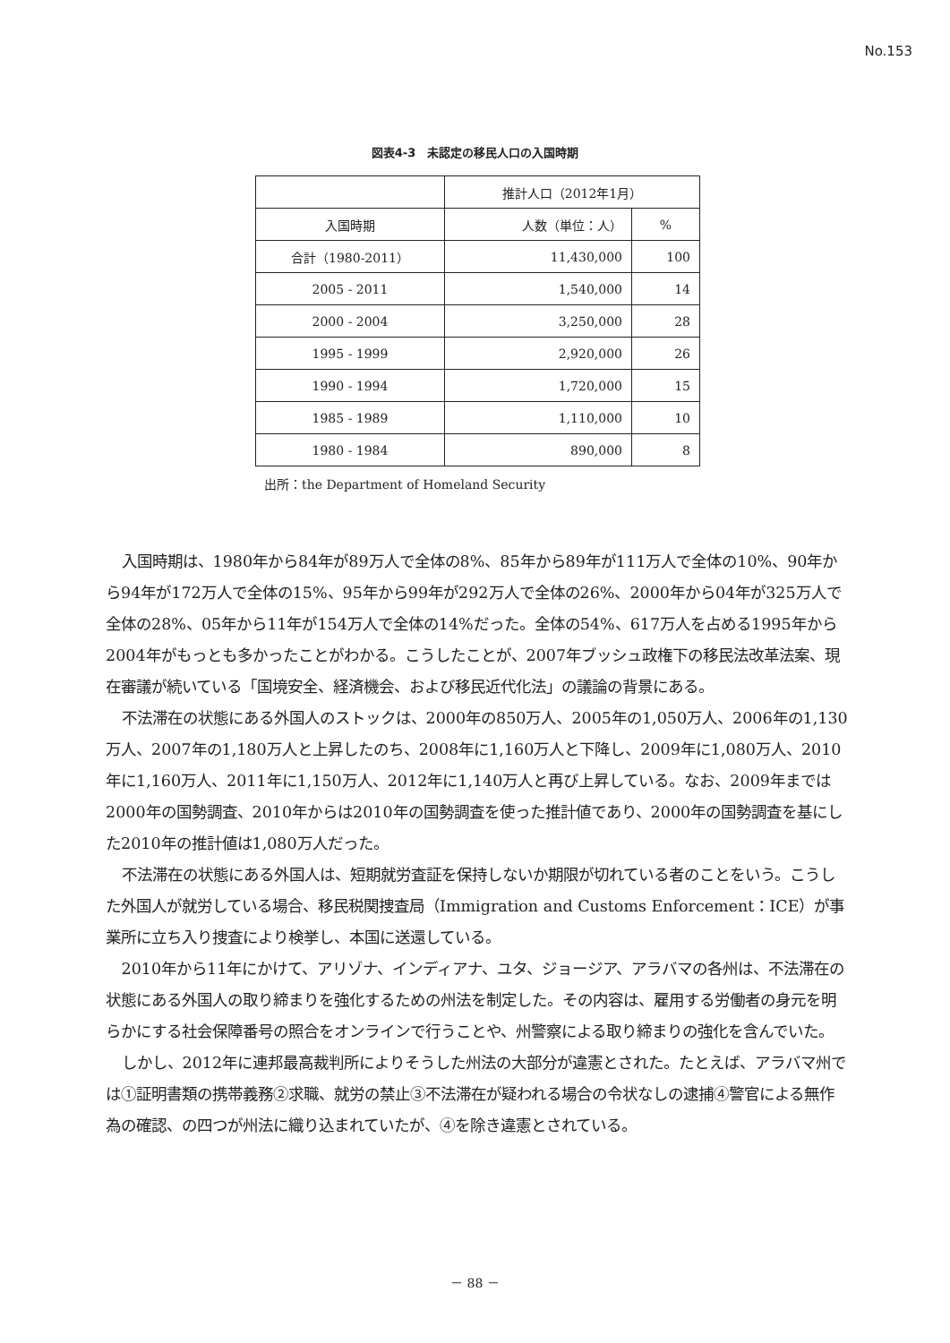No.153
図表4-3　未認定の移民人口の入国時期
| | 推計人口（2012年1月） | |
| --- | --- | --- |
| 入国時期 | 人数（単位：人） | % |
| 合計（1980-2011） | 11,430,000 | 100 |
| 2005 - 2011 | 1,540,000 | 14 |
| 2000 - 2004 | 3,250,000 | 28 |
| 1995 - 1999 | 2,920,000 | 26 |
| 1990 - 1994 | 1,720,000 | 15 |
| 1985 - 1989 | 1,110,000 | 10 |
| 1980 - 1984 | 890,000 | 8 |
出所：the Department of Homeland Security
入国時期は、1980年から84年が89万人で全体の8%、85年から89年が111万人で全体の10%、90年から94年が172万人で全体の15%、95年から99年が292万人で全体の26%、2000年から04年が325万人で全体の28%、05年から11年が154万人で全体の14%だった。全体の54%、617万人を占める1995年から2004年がもっとも多かったことがわかる。こうしたことが、2007年ブッシュ政権下の移民法改革法案、現在審議が続いている「国境安全、経済機会、および移民近代化法」の議論の背景にある。
不法滞在の状態にある外国人のストックは、2000年の850万人、2005年の1,050万人、2006年の1,130万人、2007年の1,180万人と上昇したのち、2008年に1,160万人と下降し、2009年に1,080万人、2010年に1,160万人、2011年に1,150万人、2012年に1,140万人と再び上昇している。なお、2009年までは2000年の国勢調査、2010年からは2010年の国勢調査を使った推計値であり、2000年の国勢調査を基にした2010年の推計値は1,080万人だった。
不法滞在の状態にある外国人は、短期就労査証を保持しないか期限が切れている者のことをいう。こうした外国人が就労している場合、移民税関捜査局（Immigration and Customs Enforcement：ICE）が事業所に立ち入り捜査により検挙し、本国に送還している。
2010年から11年にかけて、アリゾナ、インディアナ、ユタ、ジョージア、アラバマの各州は、不法滞在の状態にある外国人の取り締まりを強化するための州法を制定した。その内容は、雇用する労働者の身元を明らかにする社会保障番号の照合をオンラインで行うことや、州警察による取り締まりの強化を含んでいた。
しかし、2012年に連邦最高裁判所によりそうした州法の大部分が違憲とされた。たとえば、アラバマ州では①証明書類の携帯義務②求職、就労の禁止③不法滞在が疑われる場合の令状なしの逮捕④警官による無作為の確認、の四つが州法に織り込まれていたが、④を除き違憲とされている。
－ 88 －